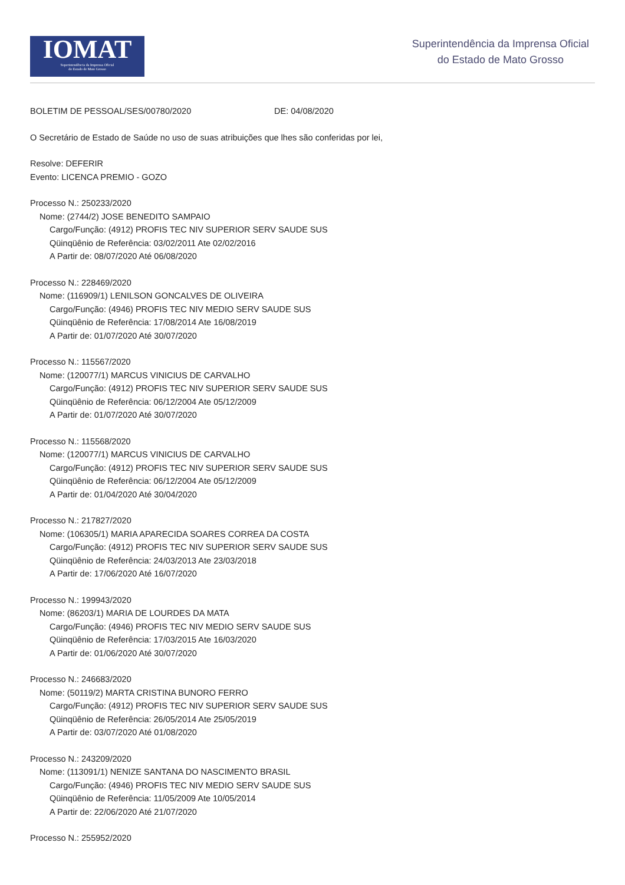IOMAT
Superintendência da Imprensa Oficial
do Estado de Mato Grosso
Superintendência da Imprensa Oficial
do Estado de Mato Grosso
BOLETIM DE PESSOAL/SES/00780/2020 DE: 04/08/2020
O Secretário de Estado de Saúde no uso de suas atribuições que lhes são conferidas por lei,
Resolve: DEFERIR
Evento: LICENCA PREMIO - GOZO
Processo N.: 250233/2020
Nome: (2744/2) JOSE BENEDITO SAMPAIO
Cargo/Função: (4912) PROFIS TEC NIV SUPERIOR SERV SAUDE SUS
Qüinqüênio de Referência: 03/02/2011 Ate 02/02/2016
A Partir de: 08/07/2020 Até 06/08/2020
Processo N.: 228469/2020
Nome: (116909/1) LENILSON GONCALVES DE OLIVEIRA
Cargo/Função: (4946) PROFIS TEC NIV MEDIO SERV SAUDE SUS
Qüinqüênio de Referência: 17/08/2014 Ate 16/08/2019
A Partir de: 01/07/2020 Até 30/07/2020
Processo N.: 115567/2020
Nome: (120077/1) MARCUS VINICIUS DE CARVALHO
Cargo/Função: (4912) PROFIS TEC NIV SUPERIOR SERV SAUDE SUS
Qüinqüênio de Referência: 06/12/2004 Ate 05/12/2009
A Partir de: 01/07/2020 Até 30/07/2020
Processo N.: 115568/2020
Nome: (120077/1) MARCUS VINICIUS DE CARVALHO
Cargo/Função: (4912) PROFIS TEC NIV SUPERIOR SERV SAUDE SUS
Qüinqüênio de Referência: 06/12/2004 Ate 05/12/2009
A Partir de: 01/04/2020 Até 30/04/2020
Processo N.: 217827/2020
Nome: (106305/1) MARIA APARECIDA SOARES CORREA DA COSTA
Cargo/Função: (4912) PROFIS TEC NIV SUPERIOR SERV SAUDE SUS
Qüinqüênio de Referência: 24/03/2013 Ate 23/03/2018
A Partir de: 17/06/2020 Até 16/07/2020
Processo N.: 199943/2020
Nome: (86203/1) MARIA DE LOURDES DA MATA
Cargo/Função: (4946) PROFIS TEC NIV MEDIO SERV SAUDE SUS
Qüinqüênio de Referência: 17/03/2015 Ate 16/03/2020
A Partir de: 01/06/2020 Até 30/07/2020
Processo N.: 246683/2020
Nome: (50119/2) MARTA CRISTINA BUNORO FERRO
Cargo/Função: (4912) PROFIS TEC NIV SUPERIOR SERV SAUDE SUS
Qüinqüênio de Referência: 26/05/2014 Ate 25/05/2019
A Partir de: 03/07/2020 Até 01/08/2020
Processo N.: 243209/2020
Nome: (113091/1) NENIZE SANTANA DO NASCIMENTO BRASIL
Cargo/Função: (4946) PROFIS TEC NIV MEDIO SERV SAUDE SUS
Qüinqüênio de Referência: 11/05/2009 Ate 10/05/2014
A Partir de: 22/06/2020 Até 21/07/2020
Processo N.: 255952/2020